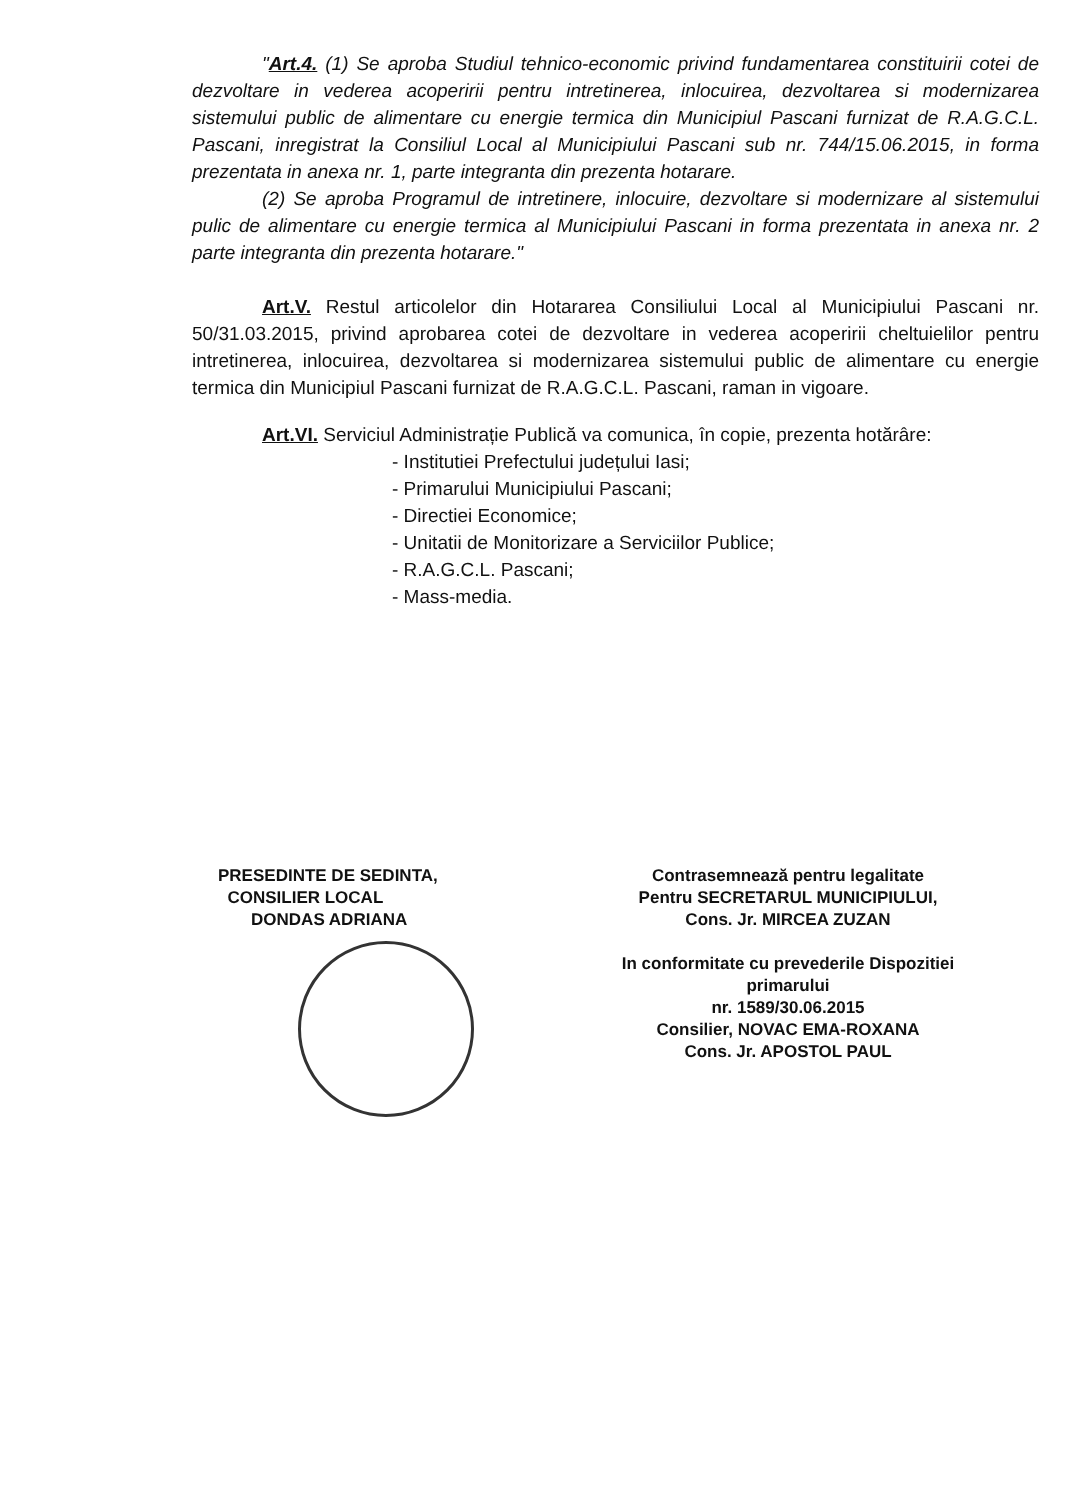"Art.4. (1) Se aproba Studiul tehnico-economic privind fundamentarea constituirii cotei de dezvoltare in vederea acoperirii pentru intretinerea, inlocuirea, dezvoltarea si modernizarea sistemului public de alimentare cu energie termica din Municipiul Pascani furnizat de R.A.G.C.L. Pascani, inregistrat la Consiliul Local al Municipiului Pascani sub nr. 744/15.06.2015, in forma prezentata in anexa nr. 1, parte integranta din prezenta hotarare.
(2) Se aproba Programul de intretinere, inlocuire, dezvoltare si modernizare al sistemului pulic de alimentare cu energie termica al Municipiului Pascani in forma prezentata in anexa nr. 2 parte integranta din prezenta hotarare."
Art.V. Restul articolelor din Hotararea Consiliului Local al Municipiului Pascani nr. 50/31.03.2015, privind aprobarea cotei de dezvoltare in vederea acoperirii cheltuielilor pentru intretinerea, inlocuirea, dezvoltarea si modernizarea sistemului public de alimentare cu energie termica din Municipiul Pascani furnizat de R.A.G.C.L. Pascani, raman in vigoare.
Art.VI. Serviciul Administrație Publică va comunica, în copie, prezenta hotărâre:
- Institutiei Prefectului județului Iasi;
- Primarului Municipiului Pascani;
- Directiei Economice;
- Unitatii de Monitorizare a Serviciilor Publice;
- R.A.G.C.L. Pascani;
- Mass-media.
PRESEDINTE DE SEDINTA,
CONSILIER LOCAL
DONDAS ADRIANA
Contrasemnează pentru legalitate
Pentru SECRETARUL MUNICIPIULUI,
Cons. Jr. MIRCEA ZUZAN
In conformitate cu prevederile Dispozitiei primarului
nr. 1589/30.06.2015
Consilier, NOVAC EMA-ROXANA
Cons. Jr. APOSTOL PAUL